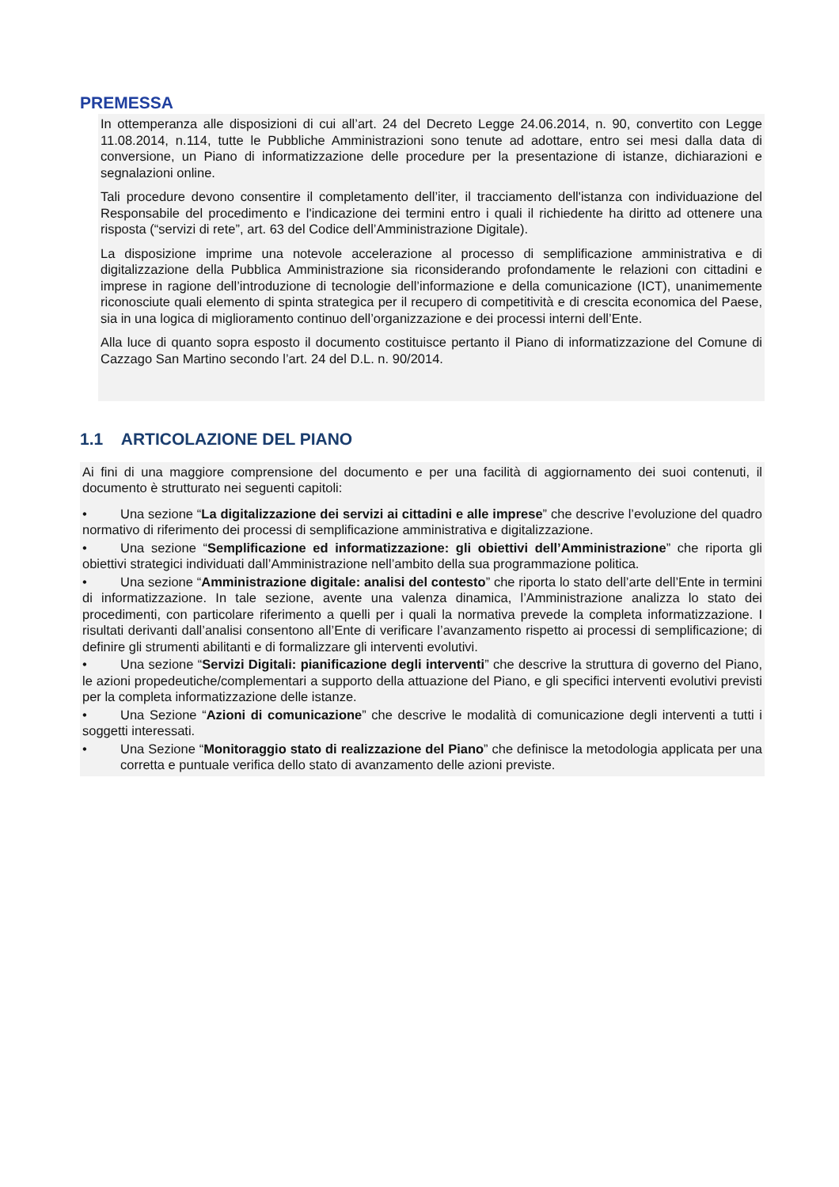PREMESSA
In ottemperanza alle disposizioni di cui all’art. 24 del Decreto Legge 24.06.2014, n. 90, convertito con Legge 11.08.2014, n.114, tutte le Pubbliche Amministrazioni sono tenute ad adottare, entro sei mesi dalla data di conversione, un Piano di informatizzazione delle procedure per la presentazione di istanze, dichiarazioni e segnalazioni online.
Tali procedure devono consentire il completamento dell’iter, il tracciamento dell'istanza con individuazione del Responsabile del procedimento e l'indicazione dei termini entro i quali il richiedente ha diritto ad ottenere una risposta (“servizi di rete”, art. 63 del Codice dell’Amministrazione Digitale).
La disposizione imprime una notevole accelerazione al processo di semplificazione amministrativa e di digitalizzazione della Pubblica Amministrazione sia riconsiderando profondamente le relazioni con cittadini e imprese in ragione dell’introduzione di tecnologie dell’informazione e della comunicazione (ICT), unanimemente riconosciute quali elemento di spinta strategica per il recupero di competitività e di crescita economica del Paese, sia in una logica di miglioramento continuo dell’organizzazione e dei processi interni dell’Ente.
Alla luce di quanto sopra esposto il documento costituisce pertanto il Piano di informatizzazione del Comune di Cazzago San Martino secondo l’art. 24 del D.L. n. 90/2014.
1.1 ARTICOLAZIONE DEL PIANO
Ai fini di una maggiore comprensione del documento e per una facilità di aggiornamento dei suoi contenuti, il documento è strutturato nei seguenti capitoli:
• Una sezione “La digitalizzazione dei servizi ai cittadini e alle imprese” che descrive l’evoluzione del quadro normativo di riferimento dei processi di semplificazione amministrativa e digitalizzazione.
• Una sezione “Semplificazione ed informatizzazione: gli obiettivi dell’Amministrazione” che riporta gli obiettivi strategici individuati dall’Amministrazione nell’ambito della sua programmazione politica.
• Una sezione “Amministrazione digitale: analisi del contesto” che riporta lo stato dell’arte dell’Ente in termini di informatizzazione. In tale sezione, avente una valenza dinamica, l’Amministrazione analizza lo stato dei procedimenti, con particolare riferimento a quelli per i quali la normativa prevede la completa informatizzazione. I risultati derivanti dall’analisi consentono all’Ente di verificare l’avanzamento rispetto ai processi di semplificazione; di definire gli strumenti abilitanti e di formalizzare gli interventi evolutivi.
• Una sezione “Servizi Digitali: pianificazione degli interventi” che descrive la struttura di governo del Piano, le azioni propedeutiche/complementari a supporto della attuazione del Piano, e gli specifici interventi evolutivi previsti per la completa informatizzazione delle istanze.
• Una Sezione “Azioni di comunicazione” che descrive le modalità di comunicazione degli interventi a tutti i soggetti interessati.
• Una Sezione “Monitoraggio stato di realizzazione del Piano” che definisce la metodologia applicata per una corretta e puntuale verifica dello stato di avanzamento delle azioni previste.